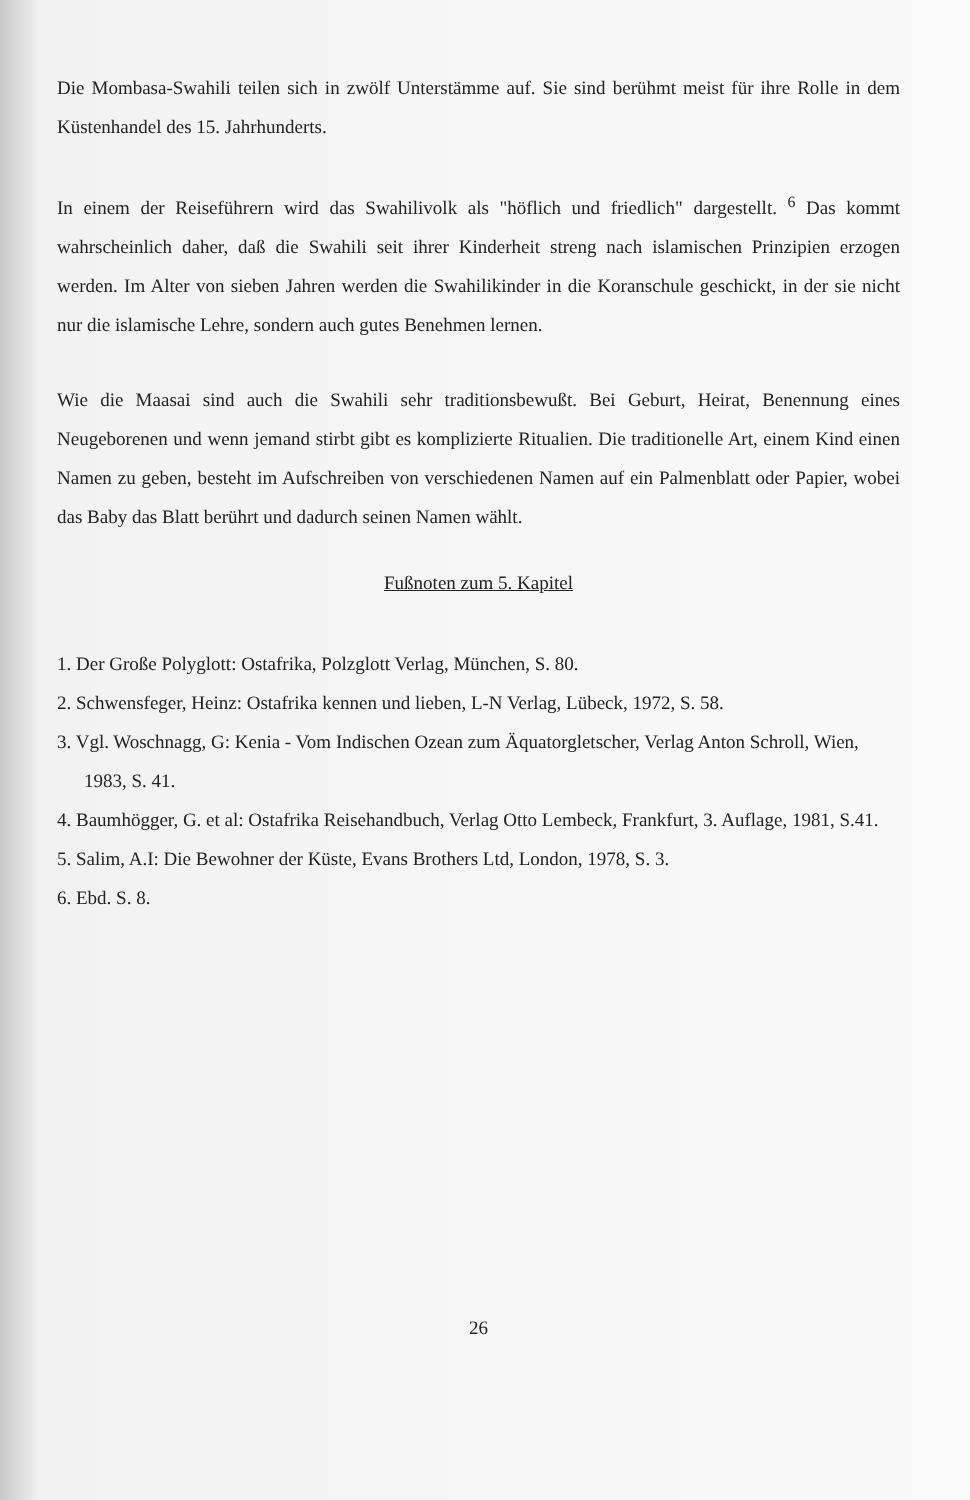Die Mombasa-Swahili teilen sich in zwölf Unterstämme auf. Sie sind berühmt meist für ihre Rolle in dem Küstenhandel des 15. Jahrhunderts.
In einem der Reiseführern wird das Swahilivolk als "höflich und friedlich" dargestellt. <sup>6</sup> Das kommt wahrscheinlich daher, daß die Swahili seit ihrer Kinderheit streng nach islamischen Prinzipien erzogen werden. Im Alter von sieben Jahren werden die Swahilikinder in die Koranschule geschickt, in der sie nicht nur die islamische Lehre, sondern auch gutes Benehmen lernen.
Wie die Maasai sind auch die Swahili sehr traditionsbewußt. Bei Geburt, Heirat, Benennung eines Neugeborenen und wenn jemand stirbt gibt es komplizierte Ritualien. Die traditionelle Art, einem Kind einen Namen zu geben, besteht im Aufschreiben von verschiedenen Namen auf ein Palmenblatt oder Papier, wobei das Baby das Blatt berührt und dadurch seinen Namen wählt.
Fußnoten zum 5. Kapitel
1. Der Große Polyglott: Ostafrika, Polzglott Verlag, München, S. 80.
2. Schwensfeger, Heinz: Ostafrika kennen und lieben, L-N Verlag, Lübeck, 1972, S. 58.
3. Vgl. Woschnagg, G: Kenia - Vom Indischen Ozean zum Äquatorgletscher, Verlag Anton Schroll, Wien, 1983, S. 41.
4. Baumhögger, G. et al: Ostafrika Reisehandbuch, Verlag Otto Lembeck, Frankfurt, 3. Auflage, 1981, S.41.
5. Salim, A.I: Die Bewohner der Küste, Evans Brothers Ltd, London, 1978, S. 3.
6. Ebd. S. 8.
26